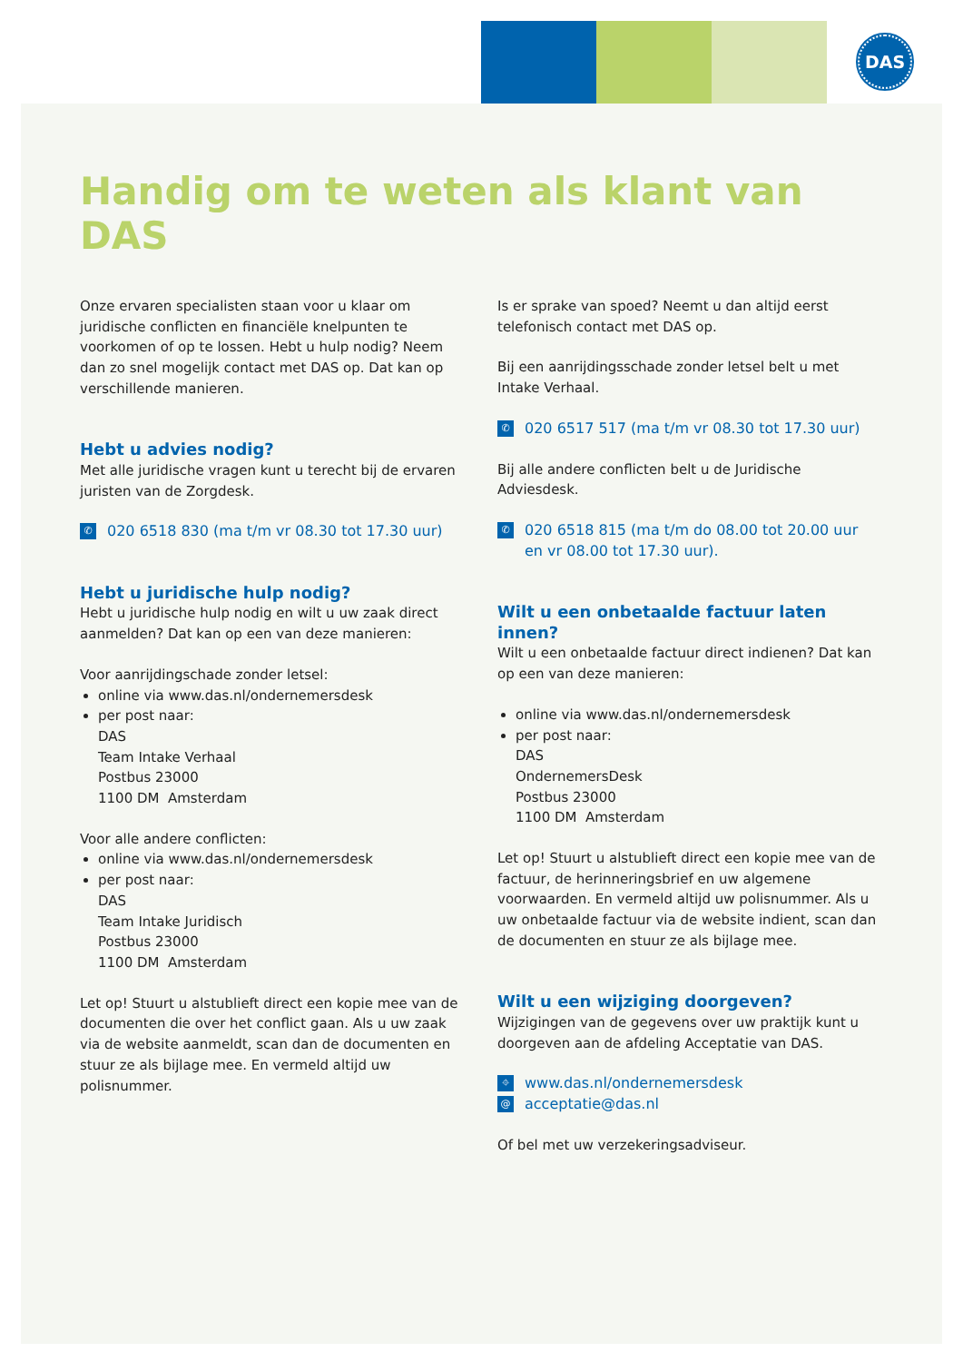DAS
Handig om te weten als klant van DAS
Onze ervaren specialisten staan voor u klaar om juridische conflicten en financiële knelpunten te voorkomen of op te lossen. Hebt u hulp nodig? Neem dan zo snel mogelijk contact met DAS op. Dat kan op verschillende manieren.
Hebt u advies nodig?
Met alle juridische vragen kunt u terecht bij de ervaren juristen van de Zorgdesk.
✆ 020 6518 830 (ma t/m vr 08.30 tot 17.30 uur)
Hebt u juridische hulp nodig?
Hebt u juridische hulp nodig en wilt u uw zaak direct aanmelden? Dat kan op een van deze manieren:
Voor aanrijdingschade zonder letsel:
online via www.das.nl/ondernemersdesk
per post naar:
DAS
Team Intake Verhaal
Postbus 23000
1100 DM Amsterdam
Voor alle andere conflicten:
online via www.das.nl/ondernemersdesk
per post naar:
DAS
Team Intake Juridisch
Postbus 23000
1100 DM Amsterdam
Let op! Stuurt u alstublieft direct een kopie mee van de documenten die over het conflict gaan. Als u uw zaak via de website aanmeldt, scan dan de documenten en stuur ze als bijlage mee. En vermeld altijd uw polisnummer.
Is er sprake van spoed? Neemt u dan altijd eerst telefonisch contact met DAS op.
Bij een aanrijdingsschade zonder letsel belt u met Intake Verhaal.
✆ 020 6517 517 (ma t/m vr 08.30 tot 17.30 uur)
Bij alle andere conflicten belt u de Juridische Adviesdesk.
✆ 020 6518 815 (ma t/m do 08.00 tot 20.00 uur en vr 08.00 tot 17.30 uur).
Wilt u een onbetaalde factuur laten innen?
Wilt u een onbetaalde factuur direct indienen? Dat kan op een van deze manieren:
online via www.das.nl/ondernemersdesk
per post naar:
DAS
OndernemersDesk
Postbus 23000
1100 DM Amsterdam
Let op! Stuurt u alstublieft direct een kopie mee van de factuur, de herinneringsbrief en uw algemene voorwaarden. En vermeld altijd uw polisnummer. Als u uw onbetaalde factuur via de website indient, scan dan de documenten en stuur ze als bijlage mee.
Wilt u een wijziging doorgeven?
Wijzigingen van de gegevens over uw praktijk kunt u doorgeven aan de afdeling Acceptatie van DAS.
⌖ www.das.nl/ondernemersdesk
@ acceptatie@das.nl
Of bel met uw verzekeringsadviseur.